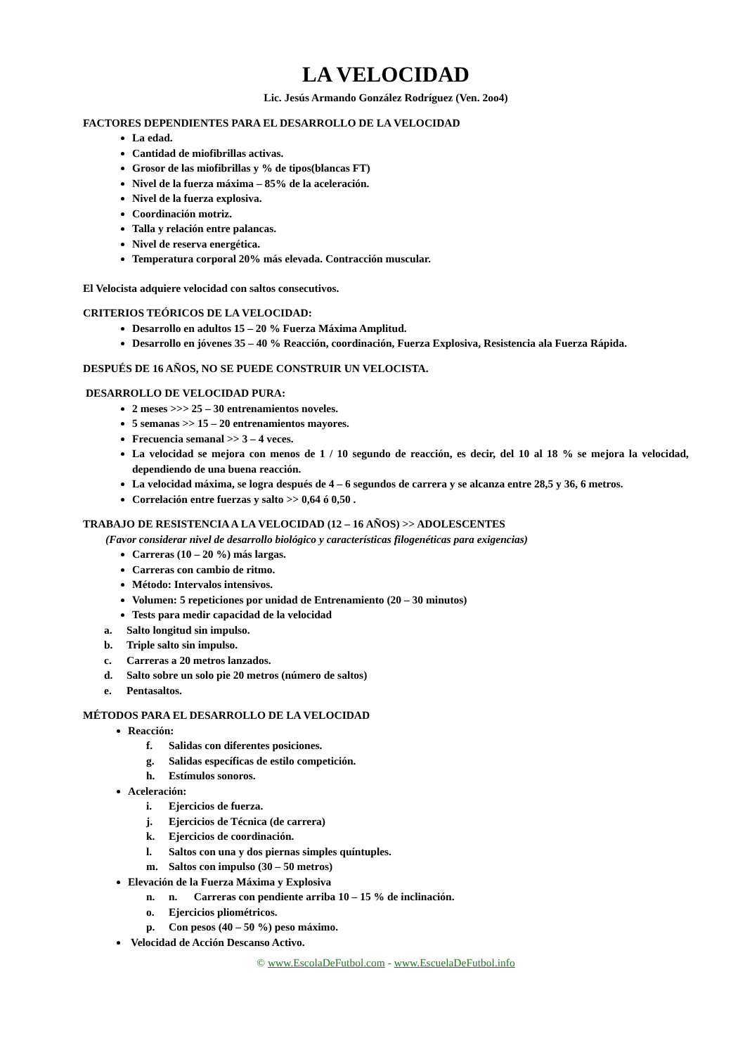LA VELOCIDAD
Lic. Jesús Armando González Rodríguez (Ven. 2oo4)
FACTORES DEPENDIENTES PARA EL DESARROLLO DE LA VELOCIDAD
La edad.
Cantidad de miofibrillas activas.
Grosor de las miofibrillas y % de tipos(blancas FT)
Nivel de la fuerza máxima – 85% de la aceleración.
Nivel de la fuerza explosiva.
Coordinación motriz.
Talla y relación entre palancas.
Nivel de reserva energética.
Temperatura corporal 20% más elevada. Contracción muscular.
El Velocista adquiere velocidad con saltos consecutivos.
CRITERIOS TEÓRICOS DE LA VELOCIDAD:
Desarrollo en adultos 15 – 20 % Fuerza Máxima Amplitud.
Desarrollo en jóvenes 35 – 40 % Reacción, coordinación, Fuerza Explosiva, Resistencia ala Fuerza Rápida.
DESPUÉS DE 16 AÑOS, NO SE PUEDE CONSTRUIR UN VELOCISTA.
DESARROLLO DE VELOCIDAD PURA:
2 meses >>> 25 – 30 entrenamientos noveles.
5 semanas >> 15 – 20 entrenamientos mayores.
Frecuencia semanal >> 3 – 4 veces.
La velocidad se mejora con menos de 1 / 10 segundo de reacción, es decir, del 10 al 18 % se mejora la velocidad, dependiendo de una buena reacción.
La velocidad máxima, se logra después de 4 – 6 segundos de carrera y se alcanza entre 28,5 y 36, 6 metros.
Correlación entre fuerzas y salto >> 0,64 ó 0,50 .
TRABAJO DE RESISTENCIA A LA VELOCIDAD (12 – 16 AÑOS) >> ADOLESCENTES
(Favor considerar nivel de desarrollo biológico y características filogenéticas para exigencias)
Carreras (10 – 20 %) más largas.
Carreras con cambio de ritmo.
Método: Intervalos intensivos.
Volumen: 5 repeticiones por unidad de Entrenamiento (20 – 30 minutos)
Tests para medir capacidad de la velocidad
a. Salto longitud sin impulso.
b. Triple salto sin impulso.
c. Carreras a 20 metros lanzados.
d. Salto sobre un solo pie 20 metros (número de saltos)
e. Pentasaltos.
MÉTODOS PARA EL DESARROLLO DE LA VELOCIDAD
Reacción:
f. Salidas con diferentes posiciones.
g. Salidas específicas de estilo competición.
h. Estímulos sonoros.
Aceleración:
i. Ejercicios de fuerza.
j. Ejercicios de Técnica (de carrera)
k. Ejercicios de coordinación.
l. Saltos con una y dos piernas simples quíntuples.
m. Saltos con impulso (30 – 50 metros)
Elevación de la Fuerza Máxima y Explosiva
n. n. Carreras con pendiente arriba 10 – 15 % de inclinación.
o. Ejercicios pliométricos.
p. Con pesos (40 – 50 %) peso máximo.
Velocidad de Acción Descanso Activo.
© www.EscolaDeFutbol.com - www.EscuelaDeFutbol.info